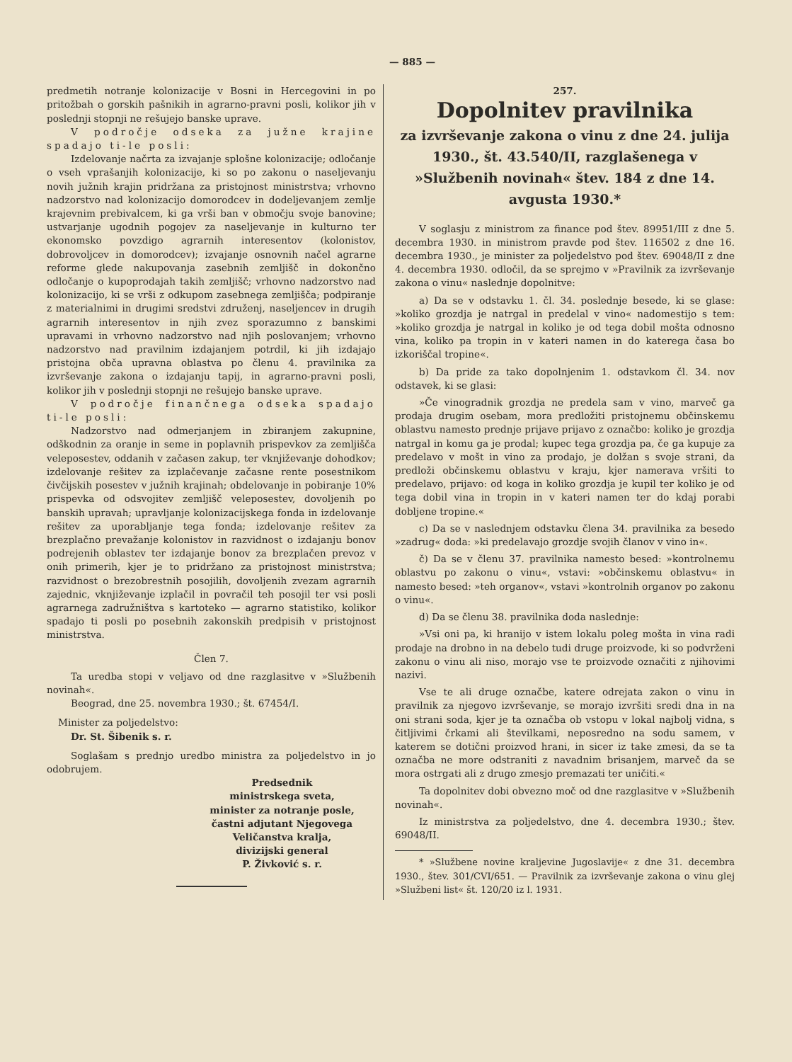— 885 —
predmetih notranje kolonizacije v Bosni in Hercegovini in po pritožbah o gorskih pašnikih in agrarno-pravni posli, kolikor jih v poslednji stopnji ne rešujejo banske uprave.
V področje odseka za južne krajine spadajo ti-le posli:
Izdelovanje načrta za izvajanje splošne kolonizacije; odločanje o vseh vprašanjih kolonizacije, ki so po zakonu o naseljevanju novih južnih krajin pridržana za pristojnost ministrstva; vrhovno nadzorstvo nad kolonizacijo domorodcev in dodeljevanjem zemlje krajevnim prebivalcem, ki ga vrši ban v območju svoje banovine; ustvarjanje ugodnih pogojev za naseljevanje in kulturno ter ekonomsko povzdigo agrarnih interesentov (kolonistov, dobrovoljcev in domorodcev); izvajanje osnovnih načel agrarne reforme glede nakupovanja zasebnih zemljišč in dokončno odločanje o kupoprodajah takih zemljišč; vrhovno nadzorstvo nad kolonizacijo, ki se vrši z odkupom zasebnega zemljišča; podpiranje z materialnimi in drugimi sredstvi združenj, naseljencev in drugih agrarnih interesentov in njih zvez sporazumno z banskimi upravami in vrhovno nadzorstvo nad njih poslovanjem; vrhovno nadzorstvo nad pravilnim izdajanjem potrdil, ki jih izdajajo pristojna obča upravna oblastva po členu 4. pravilnika za izvrševanje zakona o izdajanju tapij, in agrarno-pravni posli, kolikor jih v poslednji stopnji ne rešujejo banske uprave.
V področje finančnega odseka spadajo ti-le posli:
Nadzorstvo nad odmerjanjem in zbiranjem zakupnine, odškodnin za oranje in seme in poplavnih prispevkov za zemljišča veleposestev, oddanih v začasen zakup, ter vknjiževanje dohodkov; izdelovanje rešitev za izplačevanje začasne rente posestnikom čivčijskih posestev v južnih krajinah; obdelovanje in pobiranje 10% prispevka od odsvojitev zemljišč veleposestev, dovoljenih po banskih upravah; upravljanje kolonizacijskega fonda in izdelovanje rešitev za uporabljanje tega fonda; izdelovanje rešitev za brezplačno prevažanje kolonistov in razvidnost o izdajanju bonov podrejenih oblastev ter izdajanje bonov za brezplačen prevoz v onih primerih, kjer je to pridržano za pristojnost ministrstva; razvidnost o brezobrestnih posojilih, dovoljenih zvezam agrarnih zajednic, vknjiževanje izplačil in povračil teh posojil ter vsi posli agrarnega zadružništva s kartoteko — agrarno statistiko, kolikor spadajo ti posli po posebnih zakonskih predpisih v pristojnost ministrstva.
Člen 7.
Ta uredba stopi v veljavo od dne razglasitve v »Službenih novinah«.
Beograd, dne 25. novembra 1930.; št. 67454/I.
Minister za poljedelstvo:
Dr. St. Šibenik s. r.
Soglašam s prednjo uredbo ministra za poljedelstvo in jo odobrujem.
Predsednik
ministrskega sveta,
minister za notranje posle,
častni adjutant Njegovega
Veličanstva kralja,
divizijski general
P. Živković s. r.
257.
Dopolnitev pravilnika
za izvrševanje zakona o vinu z dne 24. julija 1930., št. 43.540/II, razglašenega v »Službenih novinah« štev. 184 z dne 14. avgusta 1930.*
V soglasju z ministrom za finance pod štev. 89951/III z dne 5. decembra 1930. in ministrom pravde pod štev. 116502 z dne 16. decembra 1930., je minister za poljedelstvo pod štev. 69048/II z dne 4. decembra 1930. odločil, da se sprejmo v »Pravilnik za izvrševanje zakona o vinu« naslednje dopolnitve:
a) Da se v odstavku 1. čl. 34. poslednje besede, ki se glase: »koliko grozdja je natrgal in predelal v vino« nadomestijo s tem: »koliko grozdja je natrgal in koliko je od tega dobil mošta odnosno vina, koliko pa tropin in v kateri namen in do katerega časa bo izkoriščal tropine«.
b) Da pride za tako dopolnjenim 1. odstavkom čl. 34. nov odstavek, ki se glasi:
»Če vinogradnik grozdja ne predela sam v vino, marveč ga prodaja drugim osebam, mora predložiti pristojnemu občinskemu oblastvu namesto prednje prijave prijavo z označbo: koliko je grozdja natrgal in komu ga je prodal; kupec tega grozdja pa, če ga kupuje za predelavo v mošt in vino za prodajo, je dolžan s svoje strani, da predloži občinskemu oblastvu v kraju, kjer namerava vršiti to predelavo, prijavo: od koga in koliko grozdja je kupil ter koliko je od tega dobil vina in tropin in v kateri namen ter do kdaj porabi dobljene tropine.«
c) Da se v naslednjem odstavku člena 34. pravilnika za besedo »zadrug« doda: »ki predelavajo grozdje svojih članov v vino in«.
č) Da se v členu 37. pravilnika namesto besed: »kontrolnemu oblastvu po zakonu o vinu«, vstavi: »občinskemu oblastvu« in namesto besed: »teh organov«, vstavi »kontrolnih organov po zakonu o vinu«.
d) Da se členu 38. pravilnika doda naslednje:
»Vsi oni pa, ki hranijo v istem lokalu poleg mošta in vina radi prodaje na drobno in na debelo tudi druge proizvode, ki so podvrženi zakonu o vinu ali niso, morajo vse te proizvode označiti z njihovimi nazivi.
Vse te ali druge označbe, katere odrejata zakon o vinu in pravilnik za njegovo izvrševanje, se morajo izvršiti sredi dna in na oni strani soda, kjer je ta označba ob vstopu v lokal najbolj vidna, s čitljivimi črkami ali številkami, neposredno na sodu samem, v katerem se dotični proizvod hrani, in sicer iz take zmesi, da se ta označba ne more odstraniti z navadnim brisanjem, marveč da se mora ostrgati ali z drugo zmesjo premazati ter uničiti.«
Ta dopolnitev dobi obvezno moč od dne razglasitve v »Službenih novinah«.
Iz ministrstva za poljedelstvo, dne 4. decembra 1930.; štev. 69048/II.
* »Službene novine kraljevine Jugoslavije« z dne 31. decembra 1930., štev. 301/CVI/651. — Pravilnik za izvrševanje zakona o vinu glej »Službeni list« št. 120/20 iz l. 1931.